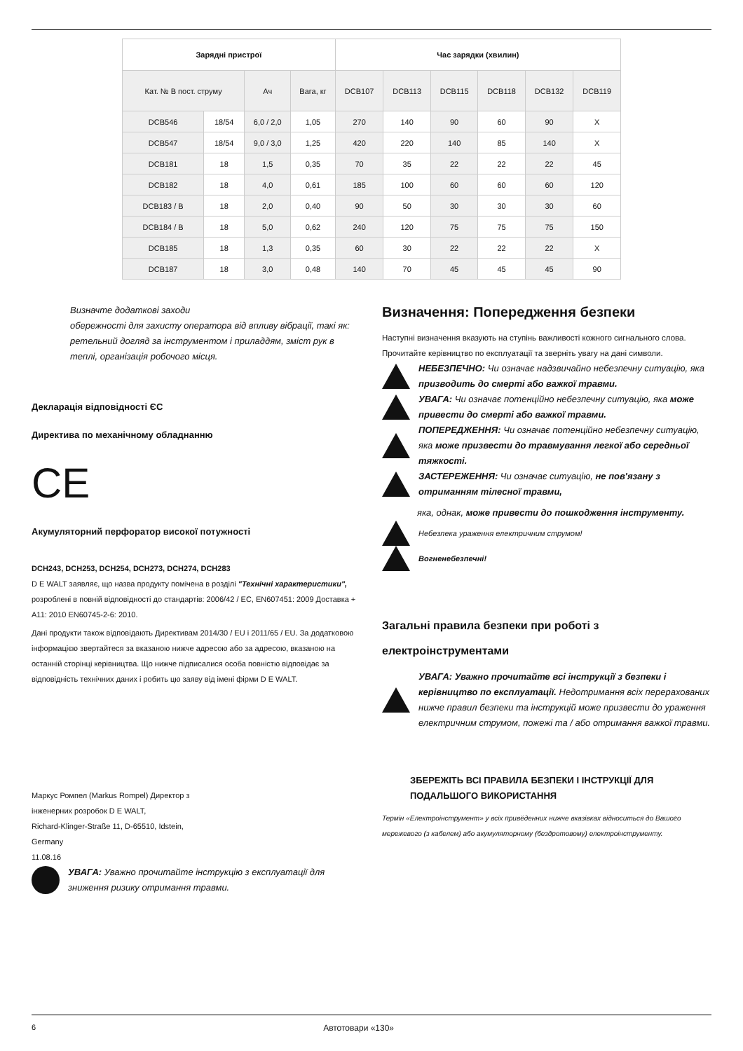| Зарядні пристрої | | | | Час зарядки (хвилин) | | | | | |
| --- | --- | --- | --- | --- | --- | --- | --- | --- | --- |
| Кат. № В пост. струму | | Ач | Вага, кг | DCB107 | DCB113 | DCB115 | DCB118 | DCB132 | DCB119 |
| DCB546 | 18/54 | 6,0 / 2,0 | 1,05 | 270 | 140 | 90 | 60 | 90 | X |
| DCB547 | 18/54 | 9,0 / 3,0 | 1,25 | 420 | 220 | 140 | 85 | 140 | X |
| DCB181 | 18 | 1,5 | 0,35 | 70 | 35 | 22 | 22 | 22 | 45 |
| DCB182 | 18 | 4,0 | 0,61 | 185 | 100 | 60 | 60 | 60 | 120 |
| DCB183 / B | 18 | 2,0 | 0,40 | 90 | 50 | 30 | 30 | 30 | 60 |
| DCB184 / B | 18 | 5,0 | 0,62 | 240 | 120 | 75 | 75 | 75 | 150 |
| DCB185 | 18 | 1,3 | 0,35 | 60 | 30 | 22 | 22 | 22 | X |
| DCB187 | 18 | 3,0 | 0,48 | 140 | 70 | 45 | 45 | 45 | 90 |
Визначте додаткові заходи
обережності для захисту оператора від впливу вібрації, такі як: ретельний догляд за інструментом і приладдям, зміст рук в теплі, організація робочого місця.
Декларація відповідності ЄС
Директива по механічному обладнанню
CE
Акумуляторний перфоратор високої потужності
DCH243, DCH253, DCH254, DCH273, DCH274, DCH283
D E WALT заявляє, що назва продукту помічена в розділі "Технічні характеристики", розроблені в повній відповідності до стандартів: 2006/42 / EC, EN607451: 2009 Доставка + A11: 2010 EN60745-2-6: 2010.
Дані продукти також відповідають Директивам 2014/30 / EU і 2011/65 / EU. За додатковою інформацією звертайтеся за вказаною нижче адресою або за адресою, вказаною на останній сторінці керівництва. Що нижче підписалися особа повністю відповідає за відповідність технічних даних і робить цю заяву від імені фірми D E WALT.
Маркус Ромпел (Markus Rompel) Директор з
інженерних розробок D E WALT,
Richard-Klinger-Straße 11, D-65510, Idstein,
Germany
11.08.16
УВАГА: Уважно прочитайте інструкцію з експлуатації для зниження ризику отримання травми.
Визначення: Попередження безпеки
Наступні визначення вказують на ступінь важливості кожного сигнального слова. Прочитайте керівництво по експлуатації та зверніть увагу на дані символи.
НЕБЕЗПЕЧНО: Чи означає надзвичайно небезпечну ситуацію, яка призводить до смерті або важкої травми.
УВАГА: Чи означає потенційно небезпечну ситуацію, яка може привести до смерті або важкої травми.
ПОПЕРЕДЖЕННЯ: Чи означає потенційно небезпечну ситуацію, яка може призвести до травмування легкої або середньої тяжкості.
ЗАСТЕРЕЖЕННЯ: Чи означає ситуацію, не пов'язану з отриманням тілесної травми,
яка, однак, може привести до пошкодження інструменту.
Небезпека ураження електричним струмом!
Вогненебезпечні!
Загальні правила безпеки при роботі з електроінструментами
УВАГА: Уважно прочитайте всі інструкції з безпеки і керівництво по експлуатації. Недотримання всіх перерахованих нижче правил безпеки та інструкцій може призвести до ураження електричним струмом, пожежі та / або отримання важкої травми.
ЗБЕРЕЖІТЬ ВСІ ПРАВИЛА БЕЗПЕКИ І ІНСТРУКЦІЇ ДЛЯ ПОДАЛЬШОГО ВИКОРИСТАННЯ
Термін «Електроінструмент» у всіх привёденних нижче вказівках відноситься до Вашого мережевого (з кабелем) або акумуляторному (бездротовому) електроінструменту.
6 Автотовари «130»